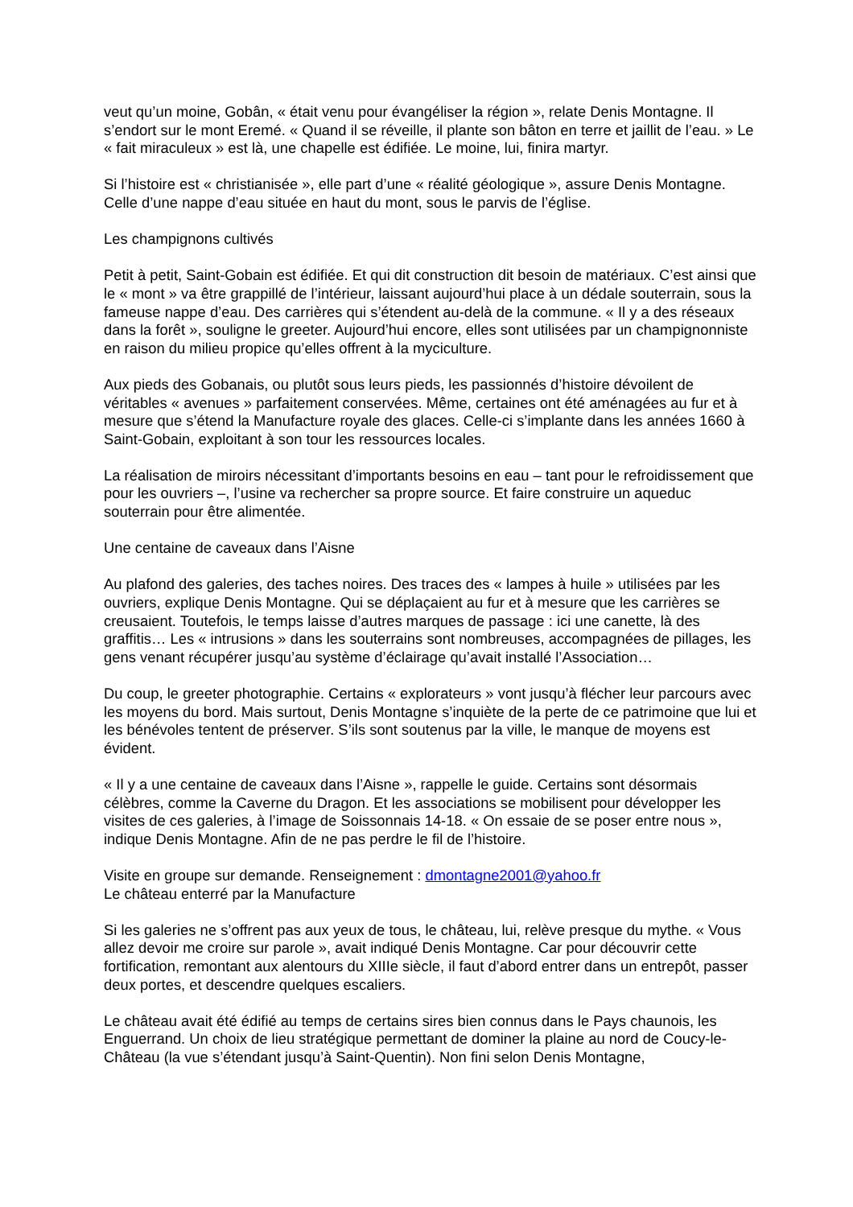veut qu’un moine, Gobân, « était venu pour évangéliser la région », relate Denis Montagne. Il s’endort sur le mont Eremé. « Quand il se réveille, il plante son bâton en terre et jaillit de l’eau. » Le « fait miraculeux » est là, une chapelle est édifiée. Le moine, lui, finira martyr.
Si l’histoire est « christianisée », elle part d’une « réalité géologique », assure Denis Montagne. Celle d’une nappe d’eau située en haut du mont, sous le parvis de l’église.
Les champignons cultivés
Petit à petit, Saint-Gobain est édifiée. Et qui dit construction dit besoin de matériaux. C’est ainsi que le « mont » va être grappillé de l’intérieur, laissant aujourd’hui place à un dédale souterrain, sous la fameuse nappe d’eau. Des carrières qui s’étendent au-delà de la commune. « Il y a des réseaux dans la forêt », souligne le greeter. Aujourd’hui encore, elles sont utilisées par un champignonniste en raison du milieu propice qu’elles offrent à la myciculture.
Aux pieds des Gobanais, ou plutôt sous leurs pieds, les passionnés d’histoire dévoilent de véritables « avenues » parfaitement conservées. Même, certaines ont été aménagées au fur et à mesure que s’étend la Manufacture royale des glaces. Celle-ci s’implante dans les années 1660 à Saint-Gobain, exploitant à son tour les ressources locales.
La réalisation de miroirs nécessitant d’importants besoins en eau – tant pour le refroidissement que pour les ouvriers –, l’usine va rechercher sa propre source. Et faire construire un aqueduc souterrain pour être alimentée.
Une centaine de caveaux dans l’Aisne
Au plafond des galeries, des taches noires. Des traces des « lampes à huile » utilisées par les ouvriers, explique Denis Montagne. Qui se déplaçaient au fur et à mesure que les carrières se creusaient. Toutefois, le temps laisse d’autres marques de passage : ici une canette, là des graffitis… Les « intrusions » dans les souterrains sont nombreuses, accompagnées de pillages, les gens venant récupérer jusqu’au système d’éclairage qu’avait installé l’Association…
Du coup, le greeter photographie. Certains « explorateurs » vont jusqu’à flécher leur parcours avec les moyens du bord. Mais surtout, Denis Montagne s’inquiète de la perte de ce patrimoine que lui et les bénévoles tentent de préserver. S’ils sont soutenus par la ville, le manque de moyens est évident.
« Il y a une centaine de caveaux dans l’Aisne », rappelle le guide. Certains sont désormais célèbres, comme la Caverne du Dragon. Et les associations se mobilisent pour développer les visites de ces galeries, à l’image de Soissonnais 14-18. « On essaie de se poser entre nous », indique Denis Montagne. Afin de ne pas perdre le fil de l’histoire.
Visite en groupe sur demande. Renseignement : dmontagne2001@yahoo.fr
Le château enterré par la Manufacture
Si les galeries ne s’offrent pas aux yeux de tous, le château, lui, relève presque du mythe. « Vous allez devoir me croire sur parole », avait indiqué Denis Montagne. Car pour découvrir cette fortification, remontant aux alentours du XIIIe siècle, il faut d’abord entrer dans un entrepôt, passer deux portes, et descendre quelques escaliers.
Le château avait été édifié au temps de certains sires bien connus dans le Pays chaunois, les Enguerrand. Un choix de lieu stratégique permettant de dominer la plaine au nord de Coucy-le-Château (la vue s’étendant jusqu’à Saint-Quentin). Non fini selon Denis Montagne,